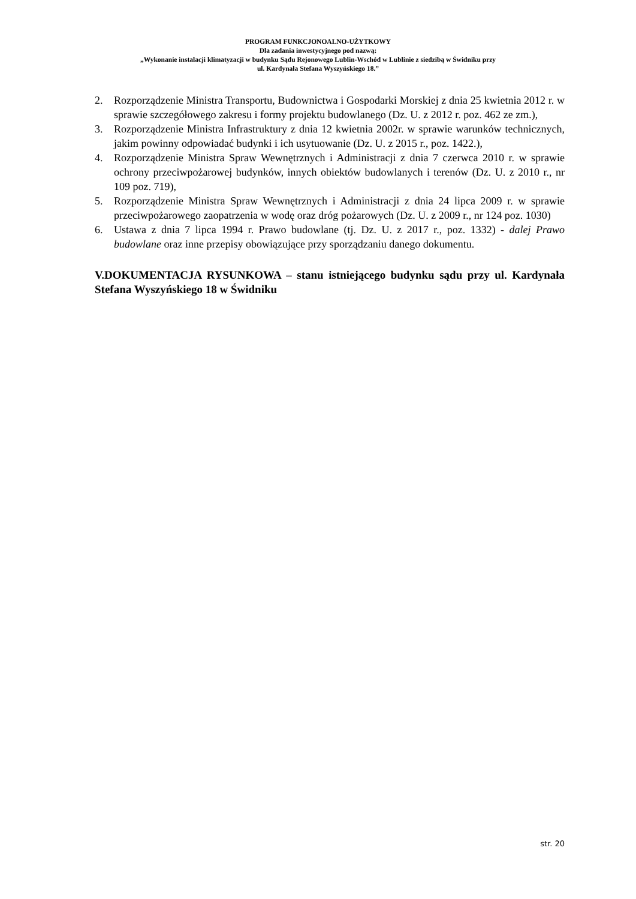PROGRAM FUNKCJONOALNO-UŻYTKOWY
Dla zadania inwestycyjnego pod nazwą:
„Wykonanie instalacji klimatyzacji w budynku Sądu Rejonowego Lublin-Wschód w Lublinie z siedzibą w Świdniku przy
ul. Kardynała Stefana Wyszyńskiego 18.”
2. Rozporządzenie Ministra Transportu, Budownictwa i Gospodarki Morskiej z dnia 25 kwietnia 2012 r. w sprawie szczegółowego zakresu i formy projektu budowlanego (Dz. U. z 2012 r. poz. 462 ze zm.),
3. Rozporządzenie Ministra Infrastruktury z dnia 12 kwietnia 2002r. w sprawie warunków technicznych, jakim powinny odpowiadać budynki i ich usytuowanie (Dz. U. z 2015 r., poz. 1422.),
4. Rozporządzenie Ministra Spraw Wewnętrznych i Administracji z dnia 7 czerwca 2010 r. w sprawie ochrony przeciwpożarowej budynków, innych obiektów budowlanych i terenów (Dz. U. z 2010 r., nr 109 poz. 719),
5. Rozporządzenie Ministra Spraw Wewnętrznych i Administracji z dnia 24 lipca 2009 r. w sprawie przeciwpożarowego zaopatrzenia w wodę oraz dróg pożarowych (Dz. U. z 2009 r., nr 124 poz. 1030)
6. Ustawa z dnia 7 lipca 1994 r. Prawo budowlane (tj. Dz. U. z 2017 r., poz. 1332) - dalej Prawo budowlane oraz inne przepisy obowiązujące przy sporządzaniu danego dokumentu.
V.DOKUMENTACJA RYSUNKOWA – stanu istniejącego budynku sądu przy ul. Kardynała Stefana Wyszyńskiego 18 w Świdniku
str. 20